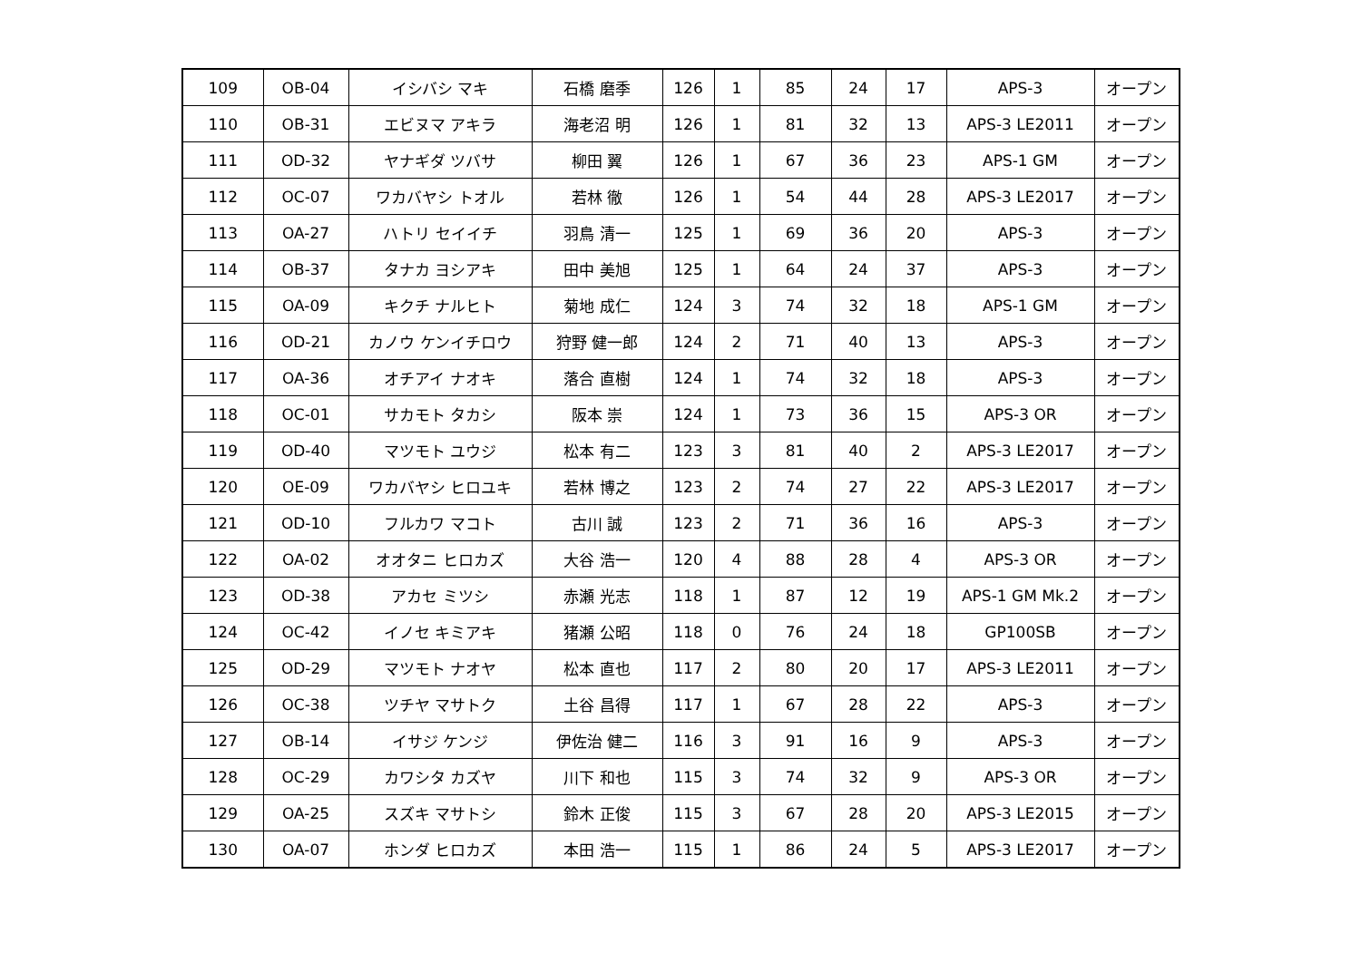| 109 | OB-04 | イシバシ マキ | 石橋 磨季 | 126 | 1 | 85 | 24 | 17 | APS-3 | オープン |
| 110 | OB-31 | エビヌマ アキラ | 海老沼 明 | 126 | 1 | 81 | 32 | 13 | APS-3 LE2011 | オープン |
| 111 | OD-32 | ヤナギダ ツバサ | 柳田 翼 | 126 | 1 | 67 | 36 | 23 | APS-1 GM | オープン |
| 112 | OC-07 | ワカバヤシ トオル | 若林 徹 | 126 | 1 | 54 | 44 | 28 | APS-3 LE2017 | オープン |
| 113 | OA-27 | ハトリ セイイチ | 羽鳥 清一 | 125 | 1 | 69 | 36 | 20 | APS-3 | オープン |
| 114 | OB-37 | タナカ ヨシアキ | 田中 美旭 | 125 | 1 | 64 | 24 | 37 | APS-3 | オープン |
| 115 | OA-09 | キクチ ナルヒト | 菊地 成仁 | 124 | 3 | 74 | 32 | 18 | APS-1 GM | オープン |
| 116 | OD-21 | カノウ ケンイチロウ | 狩野 健一郎 | 124 | 2 | 71 | 40 | 13 | APS-3 | オープン |
| 117 | OA-36 | オチアイ ナオキ | 落合 直樹 | 124 | 1 | 74 | 32 | 18 | APS-3 | オープン |
| 118 | OC-01 | サカモト タカシ | 阪本 崇 | 124 | 1 | 73 | 36 | 15 | APS-3 OR | オープン |
| 119 | OD-40 | マツモト ユウジ | 松本 有二 | 123 | 3 | 81 | 40 | 2 | APS-3 LE2017 | オープン |
| 120 | OE-09 | ワカバヤシ ヒロユキ | 若林 博之 | 123 | 2 | 74 | 27 | 22 | APS-3 LE2017 | オープン |
| 121 | OD-10 | フルカワ マコト | 古川 誠 | 123 | 2 | 71 | 36 | 16 | APS-3 | オープン |
| 122 | OA-02 | オオタニ ヒロカズ | 大谷 浩一 | 120 | 4 | 88 | 28 | 4 | APS-3 OR | オープン |
| 123 | OD-38 | アカセ ミツシ | 赤瀬 光志 | 118 | 1 | 87 | 12 | 19 | APS-1 GM Mk.2 | オープン |
| 124 | OC-42 | イノセ キミアキ | 猪瀬 公昭 | 118 | 0 | 76 | 24 | 18 | GP100SB | オープン |
| 125 | OD-29 | マツモト ナオヤ | 松本 直也 | 117 | 2 | 80 | 20 | 17 | APS-3 LE2011 | オープン |
| 126 | OC-38 | ツチヤ マサトク | 土谷 昌得 | 117 | 1 | 67 | 28 | 22 | APS-3 | オープン |
| 127 | OB-14 | イサジ ケンジ | 伊佐治 健二 | 116 | 3 | 91 | 16 | 9 | APS-3 | オープン |
| 128 | OC-29 | カワシタ カズヤ | 川下 和也 | 115 | 3 | 74 | 32 | 9 | APS-3 OR | オープン |
| 129 | OA-25 | スズキ マサトシ | 鈴木 正俊 | 115 | 3 | 67 | 28 | 20 | APS-3 LE2015 | オープン |
| 130 | OA-07 | ホンダ ヒロカズ | 本田 浩一 | 115 | 1 | 86 | 24 | 5 | APS-3 LE2017 | オープン |